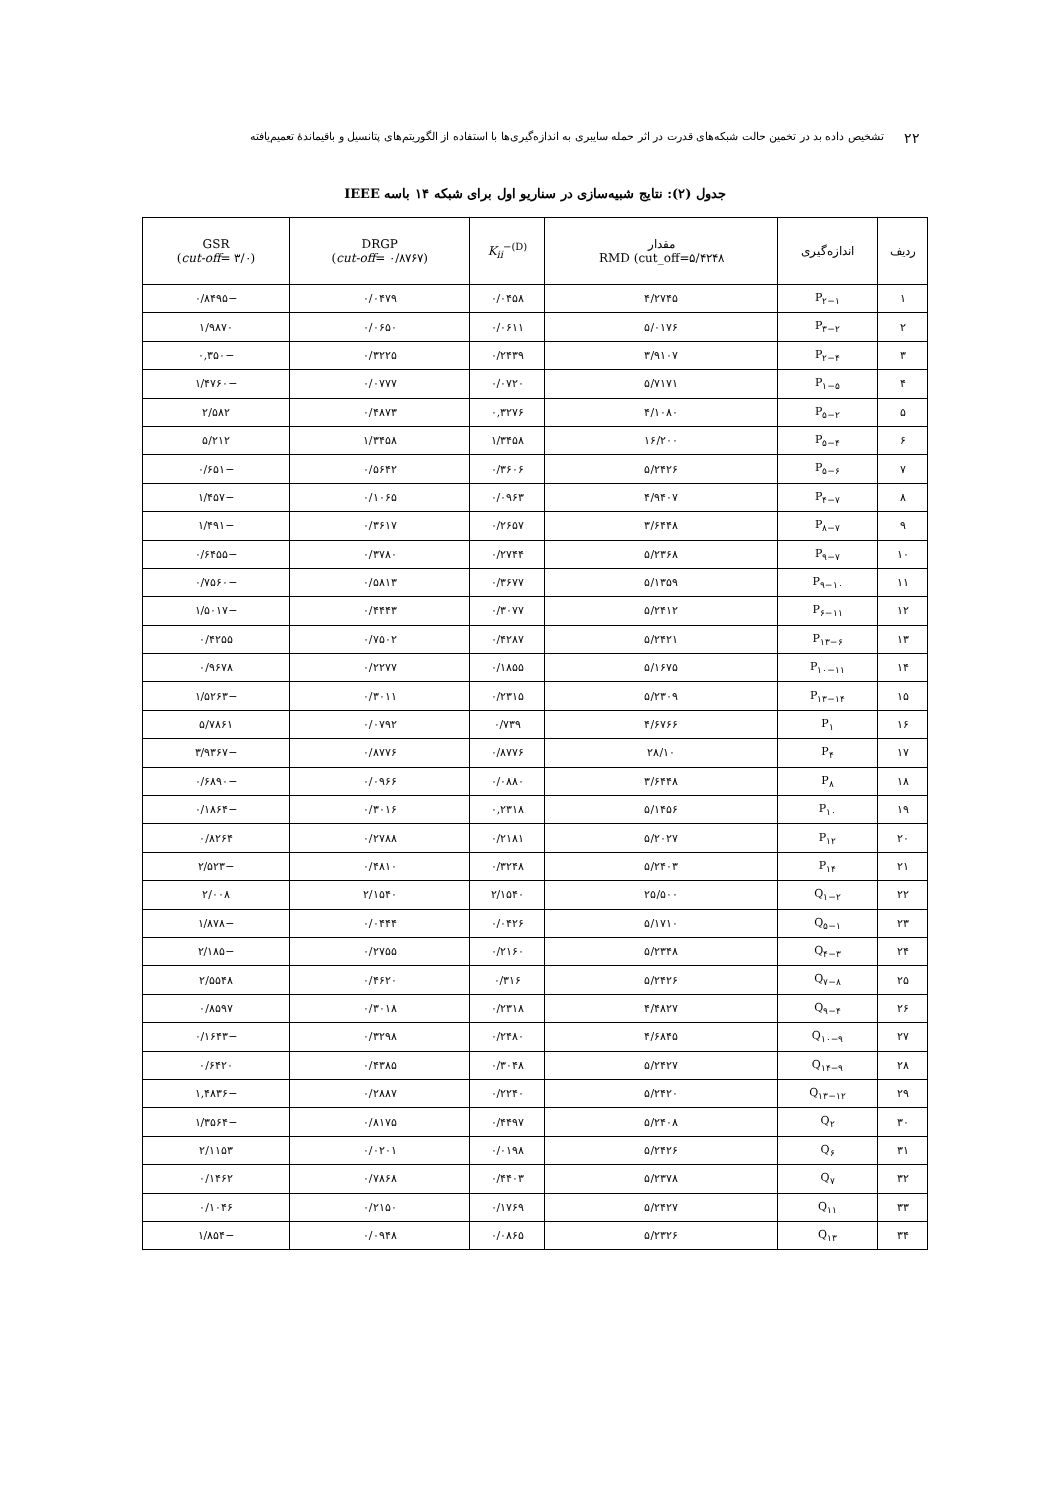۲۲ تشخیص داده بد در تخمین حالت شبکه‌های قدرت در اثر حمله سایبری به اندازه‌گیری‌ها با استفاده از الگوریتم‌های پتانسیل و باقیماندۀ تعمیم‌یافته
جدول (۲): نتایج شبیه‌سازی در سناریو اول برای شبکه ۱۴ باسه IEEE
| ردیف | اندازه‌گیری | مقدار RMD (cut_off=۵/۴۲۴۸ | K<sub>ii</sub><sup>−(D)</sup> | DRGP ( cut-off = ۰/۸۷۶۷) | GSR ( cut-off = ۳/۰) |
| --- | --- | --- | --- | --- | --- |
| ۱ | P<sub>۲−۱</sub> | ۴/۲۷۴۵ | ۰/۰۴۵۸ | ۰/۰۴۷۹ | −۰/۸۴۹۵ |
| ۲ | P<sub>۳−۲</sub> | ۵/۰۱۷۶ | ۰/۰۶۱۱ | ۰/۰۶۵۰ | ۱/۹۸۷۰ |
| ۳ | P<sub>۲−۴</sub> | ۳/۹۱۰۷ | ۰/۲۴۳۹ | ۰/۳۲۲۵ | −۰,۳۵۰ |
| ۴ | P<sub>۱−۵</sub> | ۵/۷۱۷۱ | ۰/۰۷۲۰ | ۰/۰۷۷۷ | −۱/۴۷۶۰ |
| ۵ | P<sub>۵−۲</sub> | ۴/۱۰۸۰ | ۰,۳۲۷۶ | ۰/۴۸۷۳ | ۲/۵۸۲ |
| ۶ | P<sub>۵−۴</sub> | ۱۶/۲۰۰ | ۱/۳۴۵۸ | ۱/۳۴۵۸ | ۵/۲۱۲ |
| ۷ | P<sub>۵−۶</sub> | ۵/۲۴۲۶ | ۰/۳۶۰۶ | ۰/۵۶۴۲ | −۰/۶۵۱ |
| ۸ | P<sub>۴−۷</sub> | ۴/۹۴۰۷ | ۰/۰۹۶۳ | ۰/۱۰۶۵ | −۱/۴۵۷ |
| ۹ | P<sub>۸−۷</sub> | ۳/۶۴۴۸ | ۰/۲۶۵۷ | ۰/۳۶۱۷ | −۱/۴۹۱ |
| ۱۰ | P<sub>۹−۷</sub> | ۵/۲۳۶۸ | ۰/۲۷۴۴ | ۰/۳۷۸۰ | −۰/۶۴۵۵ |
| ۱۱ | P<sub>۹−۱۰</sub> | ۵/۱۳۵۹ | ۰/۳۶۷۷ | ۰/۵۸۱۳ | −۰/۷۵۶۰ |
| ۱۲ | P<sub>۶−۱۱</sub> | ۵/۲۴۱۲ | ۰/۳۰۷۷ | ۰/۴۴۴۳ | −۱/۵۰۱۷ |
| ۱۳ | P<sub>۱۳−۶</sub> | ۵/۲۴۲۱ | ۰/۴۲۸۷ | ۰/۷۵۰۲ | ۰/۴۲۵۵ |
| ۱۴ | P<sub>۱۰−۱۱</sub> | ۵/۱۶۷۵ | ۰/۱۸۵۵ | ۰/۲۲۷۷ | ۰/۹۶۷۸ |
| ۱۵ | P<sub>۱۳−۱۴</sub> | ۵/۲۳۰۹ | ۰/۲۳۱۵ | ۰/۳۰۱۱ | −۱/۵۲۶۳ |
| ۱۶ | P<sub>۱</sub> | ۴/۶۷۶۶ | ۰/۷۳۹ | ۰/۰۷۹۲ | ۵/۷۸۶۱ |
| ۱۷ | P<sub>۴</sub> | ۲۸/۱۰ | ۰/۸۷۷۶ | ۰/۸۷۷۶ | −۳/۹۳۶۷ |
| ۱۸ | P<sub>۸</sub> | ۳/۶۴۴۸ | ۰/۰۸۸۰ | ۰/۰۹۶۶ | −۰/۶۸۹۰ |
| ۱۹ | P<sub>۱۰</sub> | ۵/۱۴۵۶ | ۰,۲۳۱۸ | ۰/۳۰۱۶ | −۰/۱۸۶۴ |
| ۲۰ | P<sub>۱۲</sub> | ۵/۲۰۲۷ | ۰/۲۱۸۱ | ۰/۲۷۸۸ | ۰/۸۲۶۴ |
| ۲۱ | P<sub>۱۴</sub> | ۵/۲۴۰۳ | ۰/۳۲۴۸ | ۰/۴۸۱۰ | −۲/۵۲۳ |
| ۲۲ | Q<sub>۱−۲</sub> | ۲۵/۵۰۰ | ۲/۱۵۴۰ | ۲/۱۵۴۰ | ۲/۰۰۸ |
| ۲۳ | Q<sub>۵−۱</sub> | ۵/۱۷۱۰ | ۰/۰۴۲۶ | ۰/۰۴۴۴ | −۱/۸۷۸ |
| ۲۴ | Q<sub>۴−۳</sub> | ۵/۲۳۴۸ | ۰/۲۱۶۰ | ۰/۲۷۵۵ | −۲/۱۸۵ |
| ۲۵ | Q<sub>۷−۸</sub> | ۵/۲۴۲۶ | ۰/۳۱۶ | ۰/۴۶۲۰ | ۲/۵۵۴۸ |
| ۲۶ | Q<sub>۹−۴</sub> | ۴/۴۸۲۷ | ۰/۲۳۱۸ | ۰/۳۰۱۸ | ۰/۸۵۹۷ |
| ۲۷ | Q<sub>۱۰−۹</sub> | ۴/۶۸۴۵ | ۰/۲۴۸۰ | ۰/۳۲۹۸ | −۰/۱۶۴۳ |
| ۲۸ | Q<sub>۱۴−۹</sub> | ۵/۲۴۲۷ | ۰/۳۰۴۸ | ۰/۴۳۸۵ | ۰/۶۴۲۰ |
| ۲۹ | Q<sub>۱۳−۱۲</sub> | ۵/۲۴۲۰ | ۰/۲۲۴۰ | ۰/۲۸۸۷ | −۱,۴۸۳۶ |
| ۳۰ | Q<sub>۲</sub> | ۵/۲۴۰۸ | ۰/۴۴۹۷ | ۰/۸۱۷۵ | −۱/۳۵۶۴ |
| ۳۱ | Q<sub>۶</sub> | ۵/۲۴۲۶ | ۰/۰۱۹۸ | ۰/۰۲۰۱ | ۲/۱۱۵۳ |
| ۳۲ | Q<sub>۷</sub> | ۵/۲۳۷۸ | ۰/۴۴۰۳ | ۰/۷۸۶۸ | ۰/۱۴۶۲ |
| ۳۳ | Q<sub>۱۱</sub> | ۵/۲۴۲۷ | ۰/۱۷۶۹ | ۰/۲۱۵۰ | ۰/۱۰۴۶ |
| ۳۴ | Q<sub>۱۳</sub> | ۵/۲۳۲۶ | ۰/۰۸۶۵ | ۰/۰۹۴۸ | −۱/۸۵۴ |